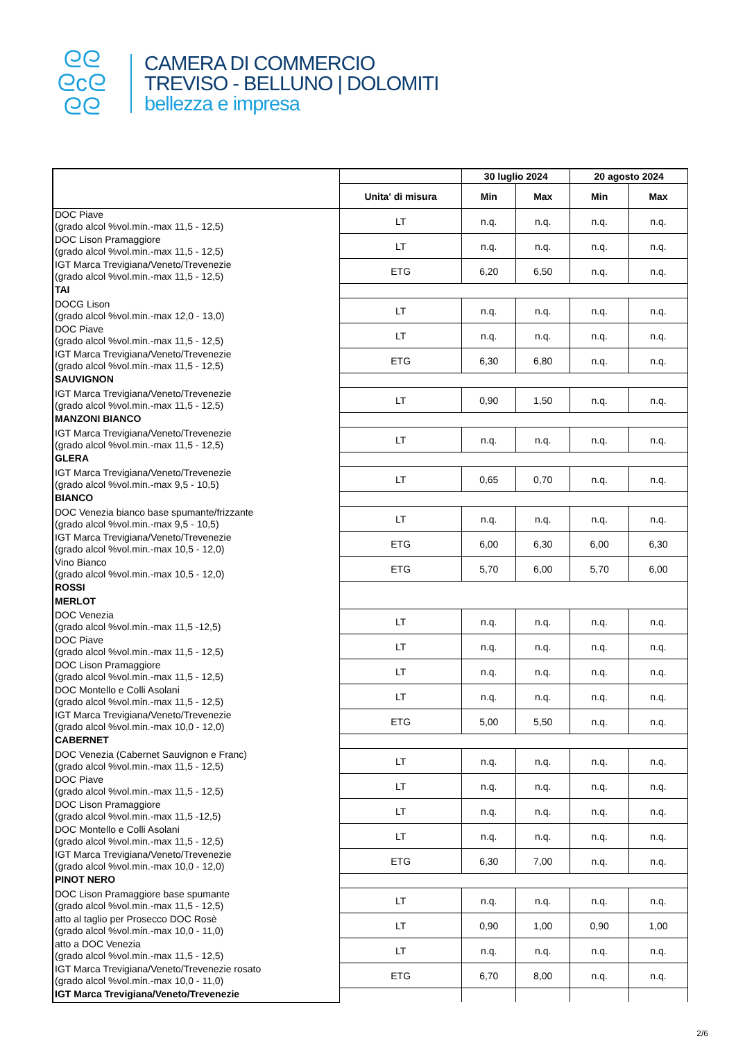ᘓᘓ
ᘓcᘓ
ᘓᘓ
CAMERA DI COMMERCIO
TREVISO - BELLUNO | DOLOMITI
bellezza e impresa
| | | 30 luglio 2024 | | 20 agosto 2024 | |
| --- | --- | --- | --- | --- | --- |
| | Unita' di misura | Min | Max | Min | Max |
| DOC Piave (grado alcol %vol.min.-max 11,5 - 12,5) | LT | n.q. | n.q. | n.q. | n.q. |
| DOC Lison Pramaggiore (grado alcol %vol.min.-max 11,5 - 12,5) | LT | n.q. | n.q. | n.q. | n.q. |
| IGT Marca Trevigiana/Veneto/Trevenezie (grado alcol %vol.min.-max 11,5 - 12,5) | ETG | 6,20 | 6,50 | n.q. | n.q. |
| TAI | | | | | |
| DOCG Lison (grado alcol %vol.min.-max 12,0 - 13,0) | LT | n.q. | n.q. | n.q. | n.q. |
| DOC Piave (grado alcol %vol.min.-max 11,5 - 12,5) | LT | n.q. | n.q. | n.q. | n.q. |
| IGT Marca Trevigiana/Veneto/Trevenezie (grado alcol %vol.min.-max 11,5 - 12,5) | ETG | 6,30 | 6,80 | n.q. | n.q. |
| SAUVIGNON | | | | | |
| IGT Marca Trevigiana/Veneto/Trevenezie (grado alcol %vol.min.-max 11,5 - 12,5) | LT | 0,90 | 1,50 | n.q. | n.q. |
| MANZONI BIANCO | | | | | |
| IGT Marca Trevigiana/Veneto/Trevenezie (grado alcol %vol.min.-max 11,5 - 12,5) | LT | n.q. | n.q. | n.q. | n.q. |
| GLERA | | | | | |
| IGT Marca Trevigiana/Veneto/Trevenezie (grado alcol %vol.min.-max 9,5 - 10,5) | LT | 0,65 | 0,70 | n.q. | n.q. |
| BIANCO | | | | | |
| DOC Venezia bianco base spumante/frizzante (grado alcol %vol.min.-max 9,5 - 10,5) | LT | n.q. | n.q. | n.q. | n.q. |
| IGT Marca Trevigiana/Veneto/Trevenezie (grado alcol %vol.min.-max 10,5 - 12,0) | ETG | 6,00 | 6,30 | 6,00 | 6,30 |
| Vino Bianco (grado alcol %vol.min.-max 10,5 - 12,0) | ETG | 5,70 | 6,00 | 5,70 | 6,00 |
| ROSSI | | | | | |
| MERLOT | | | | | |
| DOC Venezia (grado alcol %vol.min.-max 11,5 -12,5) | LT | n.q. | n.q. | n.q. | n.q. |
| DOC Piave (grado alcol %vol.min.-max 11,5 - 12,5) | LT | n.q. | n.q. | n.q. | n.q. |
| DOC Lison Pramaggiore (grado alcol %vol.min.-max 11,5 - 12,5) | LT | n.q. | n.q. | n.q. | n.q. |
| DOC Montello e Colli Asolani (grado alcol %vol.min.-max 11,5 - 12,5) | LT | n.q. | n.q. | n.q. | n.q. |
| IGT Marca Trevigiana/Veneto/Trevenezie (grado alcol %vol.min.-max 10,0 - 12,0) | ETG | 5,00 | 5,50 | n.q. | n.q. |
| CABERNET | | | | | |
| DOC Venezia (Cabernet Sauvignon e Franc) (grado alcol %vol.min.-max 11,5 - 12,5) | LT | n.q. | n.q. | n.q. | n.q. |
| DOC Piave (grado alcol %vol.min.-max 11,5 - 12,5) | LT | n.q. | n.q. | n.q. | n.q. |
| DOC Lison Pramaggiore (grado alcol %vol.min.-max 11,5 -12,5) | LT | n.q. | n.q. | n.q. | n.q. |
| DOC Montello e Colli Asolani (grado alcol %vol.min.-max 11,5 - 12,5) | LT | n.q. | n.q. | n.q. | n.q. |
| IGT Marca Trevigiana/Veneto/Trevenezie (grado alcol %vol.min.-max 10,0 - 12,0) | ETG | 6,30 | 7,00 | n.q. | n.q. |
| PINOT NERO | | | | | |
| DOC Lison Pramaggiore base spumante (grado alcol %vol.min.-max 11,5 - 12,5) | LT | n.q. | n.q. | n.q. | n.q. |
| atto al taglio per Prosecco DOC Rosè (grado alcol %vol.min.-max 10,0 - 11,0) | LT | 0,90 | 1,00 | 0,90 | 1,00 |
| atto a DOC Venezia (grado alcol %vol.min.-max 11,5 - 12,5) | LT | n.q. | n.q. | n.q. | n.q. |
| IGT Marca Trevigiana/Veneto/Trevenezie rosato (grado alcol %vol.min.-max 10,0 - 11,0) | ETG | 6,70 | 8,00 | n.q. | n.q. |
| IGT Marca Trevigiana/Veneto/Trevenezie | | | | | |
2/6